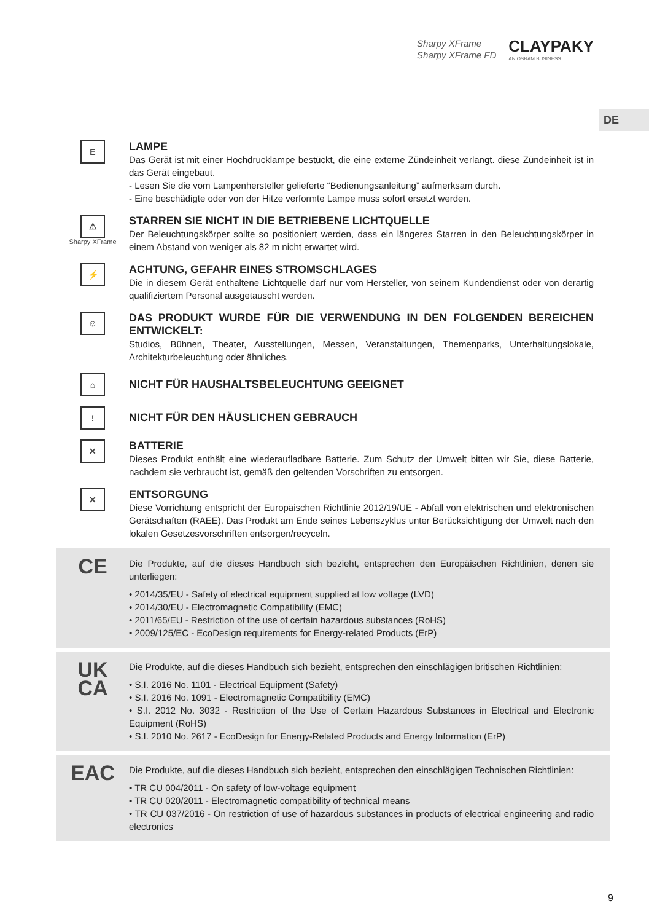Sharpy XFrame
Sharpy XFrame FD
CLAYPAKY
AN OSRAM BUSINESS
DE
E
LAMPE
Das Gerät ist mit einer Hochdrucklampe bestückt, die eine externe Zündeinheit verlangt. diese Zündeinheit ist in das Gerät eingebaut.
- Lesen Sie die vom Lampenhersteller gelieferte “Bedienungsanleitung” aufmerksam durch.
- Eine beschädigte oder von der Hitze verformte Lampe muss sofort ersetzt werden.
⚠
Sharpy XFrame
STARREN SIE NICHT IN DIE BETRIEBENE LICHTQUELLE
Der Beleuchtungskörper sollte so positioniert werden, dass ein längeres Starren in den Beleuchtungskörper in einem Abstand von weniger als 82 m nicht erwartet wird.
⚡
ACHTUNG, GEFAHR EINES STROMSCHLAGES
Die in diesem Gerät enthaltene Lichtquelle darf nur vom Hersteller, von seinem Kundendienst oder von derartig qualifiziertem Personal ausgetauscht werden.
☺
DAS PRODUKT WURDE FÜR DIE VERWENDUNG IN DEN FOLGENDEN BEREICHEN ENTWICKELT:
Studios, Bühnen, Theater, Ausstellungen, Messen, Veranstaltungen, Themenparks, Unterhaltungslokale, Architekturbeleuchtung oder ähnliches.
⌂
NICHT FÜR HAUSHALTSBELEUCHTUNG GEEIGNET
!
NICHT FÜR DEN HÄUSLICHEN GEBRAUCH
✕
BATTERIE
Dieses Produkt enthält eine wiederaufladbare Batterie. Zum Schutz der Umwelt bitten wir Sie, diese Batterie, nachdem sie verbraucht ist, gemäß den geltenden Vorschriften zu entsorgen.
✕
ENTSORGUNG
Diese Vorrichtung entspricht der Europäischen Richtlinie 2012/19/UE - Abfall von elektrischen und elektronischen Gerätschaften (RAEE). Das Produkt am Ende seines Lebenszyklus unter Berücksichtigung der Umwelt nach den lokalen Gesetzesvorschriften entsorgen/recyceln.
CE
Die Produkte, auf die dieses Handbuch sich bezieht, entsprechen den Europäischen Richtlinien, denen sie unterliegen:
• 2014/35/EU - Safety of electrical equipment supplied at low voltage (LVD)
• 2014/30/EU - Electromagnetic Compatibility (EMC)
• 2011/65/EU - Restriction of the use of certain hazardous substances (RoHS)
• 2009/125/EC - EcoDesign requirements for Energy-related Products (ErP)
UK
CA
Die Produkte, auf die dieses Handbuch sich bezieht, entsprechen den einschlägigen britischen Richtlinien:
• S.I. 2016 No. 1101 - Electrical Equipment (Safety)
• S.I. 2016 No. 1091 - Electromagnetic Compatibility (EMC)
• S.I. 2012 No. 3032 - Restriction of the Use of Certain Hazardous Substances in Electrical and Electronic Equipment (RoHS)
• S.I. 2010 No. 2617 - EcoDesign for Energy-Related Products and Energy Information (ErP)
EAC
Die Produkte, auf die dieses Handbuch sich bezieht, entsprechen den einschlägigen Technischen Richtlinien:
• TR CU 004/2011 - On safety of low-voltage equipment
• TR CU 020/2011 - Electromagnetic compatibility of technical means
• TR CU 037/2016 - On restriction of use of hazardous substances in products of electrical engineering and radio electronics
9